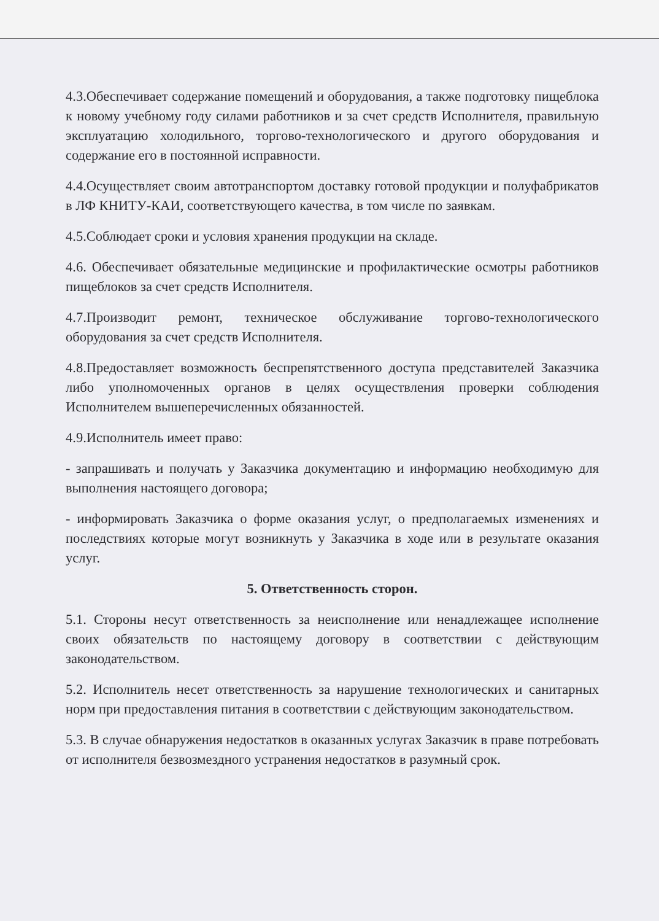4.3.Обеспечивает содержание помещений и оборудования, а также подготовку пищеблока к новому учебному году силами работников и за счет средств Исполнителя, правильную эксплуатацию холодильного, торгово-технологического и другого оборудования и содержание его в постоянной исправности.
4.4.Осуществляет своим автотранспортом доставку готовой продукции и полуфабрикатов в ЛФ КНИТУ-КАИ, соответствующего качества, в том числе по заявкам.
4.5.Соблюдает сроки и условия хранения продукции на складе.
4.6. Обеспечивает обязательные медицинские и профилактические осмотры работников пищеблоков за счет средств Исполнителя.
4.7.Производит ремонт, техническое обслуживание торгово-технологического оборудования за счет средств Исполнителя.
4.8.Предоставляет возможность беспрепятственного доступа представителей Заказчика либо уполномоченных органов в целях осуществления проверки соблюдения Исполнителем вышеперечисленных обязанностей.
4.9.Исполнитель имеет право:
- запрашивать и получать у Заказчика документацию и информацию необходимую для выполнения настоящего договора;
- информировать Заказчика о форме оказания услуг, о предполагаемых изменениях и последствиях которые могут возникнуть у Заказчика в ходе или в результате оказания услуг.
5. Ответственность сторон.
5.1. Стороны несут ответственность за неисполнение или ненадлежащее исполнение своих обязательств по настоящему договору в соответствии с действующим законодательством.
5.2. Исполнитель несет ответственность за нарушение технологических и санитарных норм при предоставления питания в соответствии с действующим законодательством.
5.3. В случае обнаружения недостатков в оказанных услугах Заказчик в праве потребовать от исполнителя безвозмездного устранения недостатков в разумный срок.